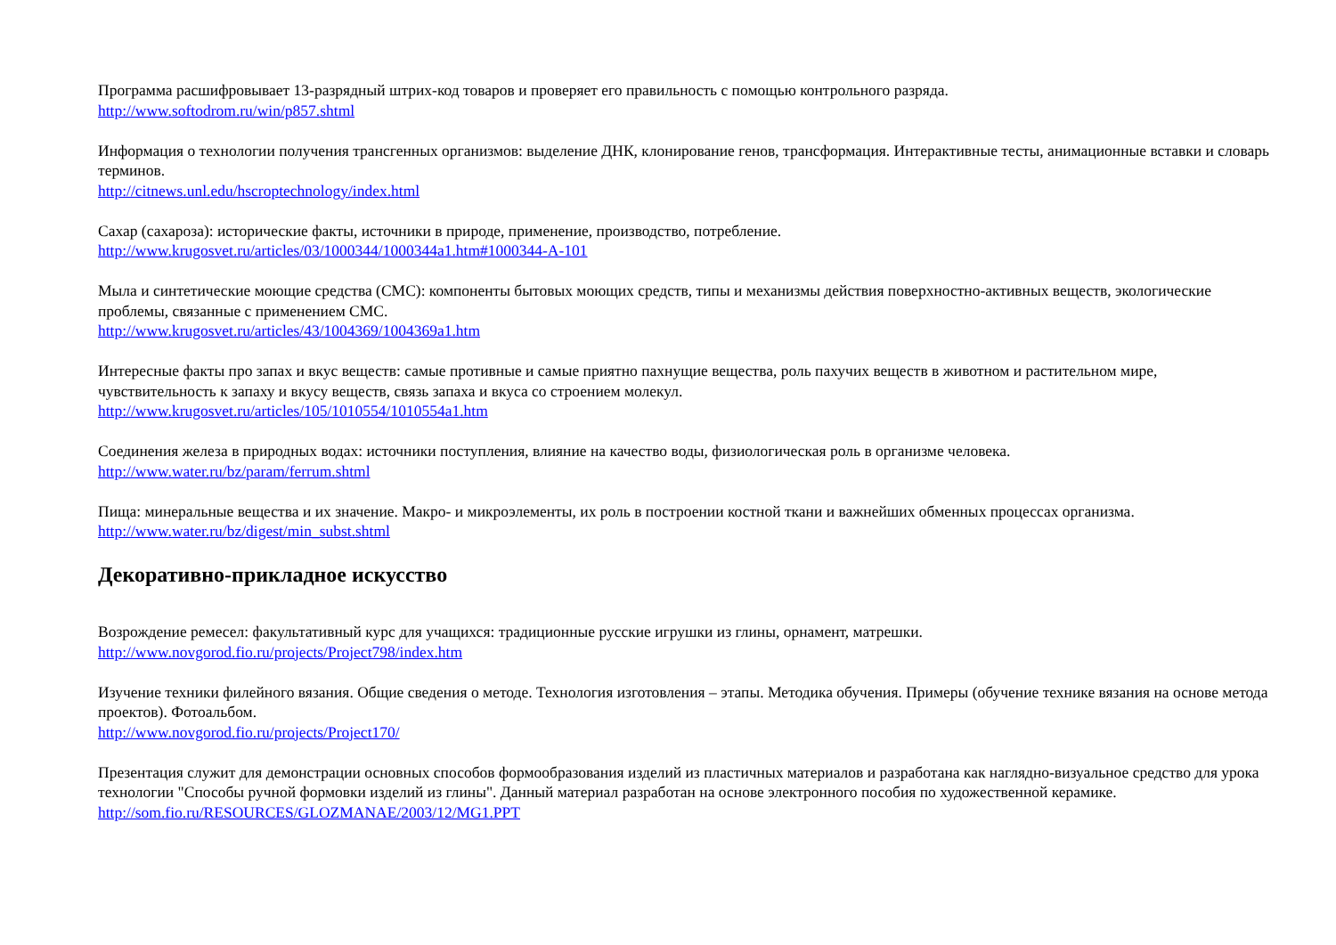Программа расшифровывает 13-разрядный штрих-код товаров и проверяет его правильность с помощью контрольного разряда.
http://www.softodrom.ru/win/p857.shtml
Информация о технологии получения трансгенных организмов: выделение ДНК, клонирование генов, трансформация. Интерактивные тесты, анимационные вставки и словарь терминов.
http://citnews.unl.edu/hscroptechnology/index.html
Сахар (сахароза): исторические факты, источники в природе, применение, производство, потребление.
http://www.krugosvet.ru/articles/03/1000344/1000344a1.htm#1000344-A-101
Мыла и синтетические моющие средства (СМС): компоненты бытовых моющих средств, типы и механизмы действия поверхностно-активных веществ, экологические проблемы, связанные с применением СМС.
http://www.krugosvet.ru/articles/43/1004369/1004369a1.htm
Интересные факты про запах и вкус веществ: самые противные и самые приятно пахнущие вещества, роль пахучих веществ в животном и растительном мире, чувствительность к запаху и вкусу веществ, связь запаха и вкуса со строением молекул.
http://www.krugosvet.ru/articles/105/1010554/1010554a1.htm
Соединения железа в природных водах: источники поступления, влияние на качество воды, физиологическая роль в организме человека.
http://www.water.ru/bz/param/ferrum.shtml
Пища: минеральные вещества и их значение. Макро- и микроэлементы, их роль в построении костной ткани и важнейших обменных процессах организма.
http://www.water.ru/bz/digest/min_subst.shtml
Декоративно-прикладное искусство
Возрождение ремесел: факультативный курс для учащихся: традиционные русские игрушки из глины, орнамент, матрешки.
http://www.novgorod.fio.ru/projects/Project798/index.htm
Изучение техники филейного вязания. Общие сведения о методе. Технология изготовления – этапы. Методика обучения. Примеры (обучение технике вязания на основе метода проектов). Фотоальбом.
http://www.novgorod.fio.ru/projects/Project170/
Презентация служит для демонстрации основных способов формообразования изделий из пластичных материалов и разработана как наглядно-визуальное средство для урока технологии "Способы ручной формовки изделий из глины". Данный материал разработан на основе электронного пособия по художественной керамике.
http://som.fio.ru/RESOURCES/GLOZMANAE/2003/12/MG1.PPT